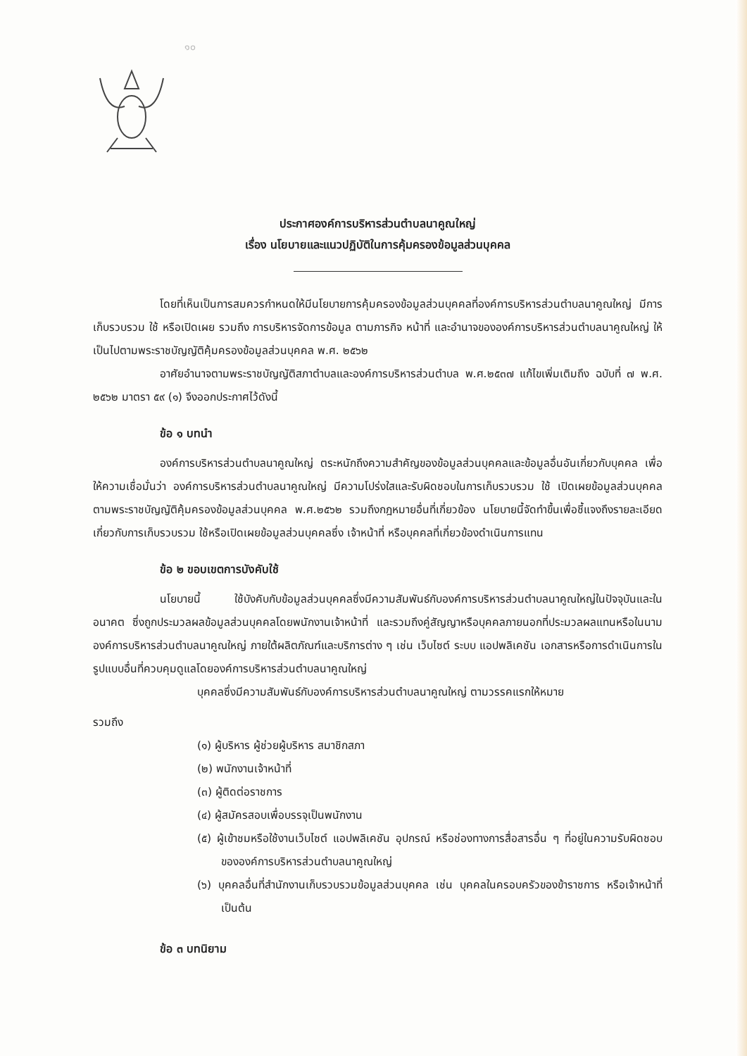๑๐
ประกาศองค์การบริหารส่วนตำบลนาคูณใหญ่
เรื่อง นโยบายและแนวปฏิบัติในการคุ้มครองข้อมูลส่วนบุคคล
โดยที่เห็นเป็นการสมควรกำหนดให้มีนโยบายการคุ้มครองข้อมูลส่วนบุคคลที่องค์การบริหารส่วนตำบลนาคูณใหญ่ มีการเก็บรวบรวม ใช้ หรือเปิดเผย รวมถึง การบริหารจัดการข้อมูล ตามภารกิจ หน้าที่ และอำนาจขององค์การบริหารส่วนตำบลนาคูณใหญ่ ให้เป็นไปตามพระราชบัญญัติคุ้มครองข้อมูลส่วนบุคคล พ.ศ. ๒๕๖๒
อาศัยอำนาจตามพระราชบัญญัติสภาตำบลและองค์การบริหารส่วนตำบล พ.ศ.๒๕๓๗ แก้ไขเพิ่มเติมถึง ฉบับที่ ๗ พ.ศ. ๒๕๖๒ มาตรา ๕๙ (๑) จึงออกประกาศไว้ดังนี้
ข้อ ๑ บทนำ
องค์การบริหารส่วนตำบลนาคูณใหญ่ ตระหนักถึงความสำคัญของข้อมูลส่วนบุคคลและข้อมูลอื่นอันเกี่ยวกับบุคคล เพื่อให้ความเชื่อมั่นว่า องค์การบริหารส่วนตำบลนาคูณใหญ่ มีความโปร่งใสและรับผิดชอบในการเก็บรวบรวม ใช้ เปิดเผยข้อมูลส่วนบุคคล ตามพระราชบัญญัติคุ้มครองข้อมูลส่วนบุคคล พ.ศ.๒๕๖๒ รวมถึงกฎหมายอื่นที่เกี่ยวข้อง นโยบายนี้จัดทำขึ้นเพื่อชี้แจงถึงรายละเอียดเกี่ยวกับการเก็บรวบรวม ใช้หรือเปิดเผยข้อมูลส่วนบุคคลซึ่ง เจ้าหน้าที่ หรือบุคคลที่เกี่ยวข้องดำเนินการแทน
ข้อ ๒ ขอบเขตการบังคับใช้
นโยบายนี้ ใช้บังคับกับข้อมูลส่วนบุคคลซึ่งมีความสัมพันธ์กับองค์การบริหารส่วนตำบลนาคูณใหญ่ในปัจจุบันและในอนาคต ซึ่งถูกประมวลผลข้อมูลส่วนบุคคลโดยพนักงานเจ้าหน้าที่ และรวมถึงคู่สัญญาหรือบุคคลภายนอกที่ประมวลผลแทนหรือในนามองค์การบริหารส่วนตำบลนาคูณใหญ่ ภายใต้ผลิตภัณฑ์และบริการต่าง ๆ เช่น เว็บไซต์ ระบบ แอปพลิเคชัน เอกสารหรือการดำเนินการในรูปแบบอื่นที่ควบคุมดูแลโดยองค์การบริหารส่วนตำบลนาคูณใหญ่
บุคคลซึ่งมีความสัมพันธ์กับองค์การบริหารส่วนตำบลนาคูณใหญ่ ตามวรรคแรกให้หมาย
รวมถึง
(๑) ผู้บริหาร ผู้ช่วยผู้บริหาร สมาชิกสภา
(๒) พนักงานเจ้าหน้าที่
(๓) ผู้ติดต่อราชการ
(๔) ผู้สมัครสอบเพื่อบรรจุเป็นพนักงาน
(๕) ผู้เข้าชมหรือใช้งานเว็บไซต์ แอปพลิเคชัน อุปกรณ์ หรือช่องทางการสื่อสารอื่น ๆ ที่อยู่ในความรับผิดชอบขององค์การบริหารส่วนตำบลนาคูณใหญ่
(๖) บุคคลอื่นที่สำนักงานเก็บรวบรวมข้อมูลส่วนบุคคล เช่น บุคคลในครอบครัวของข้าราชการ หรือเจ้าหน้าที่ เป็นต้น
ข้อ ๓ บทนิยาม